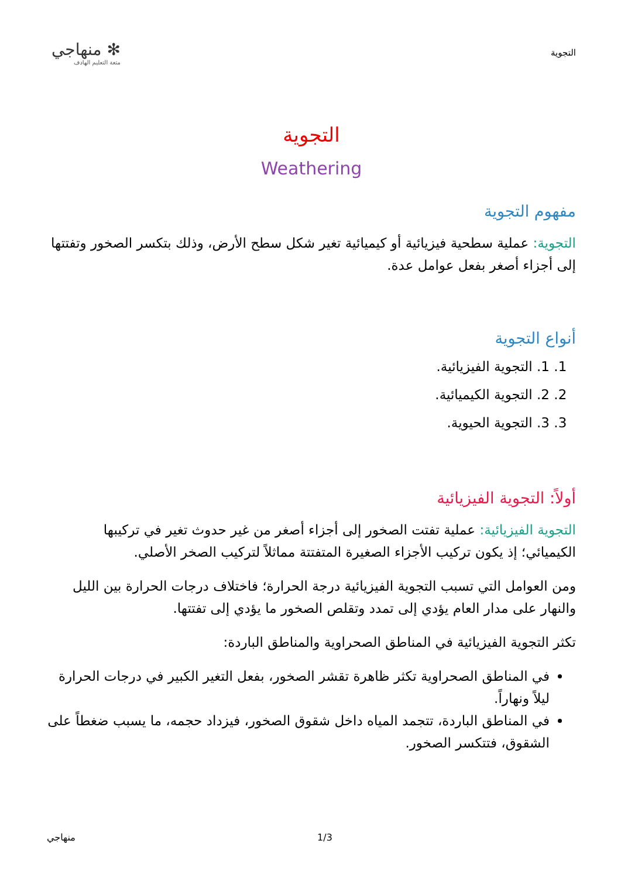التجوية
✻ منهاجي
متعة التعليم الهادف
التجوية
Weathering
مفهوم التجوية
التجوية: عملية سطحية فيزيائية أو كيميائية تغير شكل سطح الأرض، وذلك بتكسر الصخور وتفتتها إلى أجزاء أصغر بفعل عوامل عدة.
أنواع التجوية
1. 1. التجوية الفيزيائية.
2. 2. التجوية الكيميائية.
3. 3. التجوية الحيوية.
أولاً: التجوية الفيزيائية
التجوية الفيزيائية: عملية تفتت الصخور إلى أجزاء أصغر من غير حدوث تغير في تركيبها الكيميائي؛ إذ يكون تركيب الأجزاء الصغيرة المتفتتة مماثلاً لتركيب الصخر الأصلي.
ومن العوامل التي تسبب التجوية الفيزيائية درجة الحرارة؛ فاختلاف درجات الحرارة بين الليل والنهار على مدار العام يؤدي إلى تمدد وتقلص الصخور ما يؤدي إلى تفتتها.
تكثر التجوية الفيزيائية في المناطق الصحراوية والمناطق الباردة:
في المناطق الصحراوية تكثر ظاهرة تقشر الصخور، بفعل التغير الكبير في درجات الحرارة ليلاً ونهاراً.
في المناطق الباردة، تتجمد المياه داخل شقوق الصخور، فيزداد حجمه، ما يسبب ضغطاً على الشقوق، فتتكسر الصخور.
منهاجي 1/3